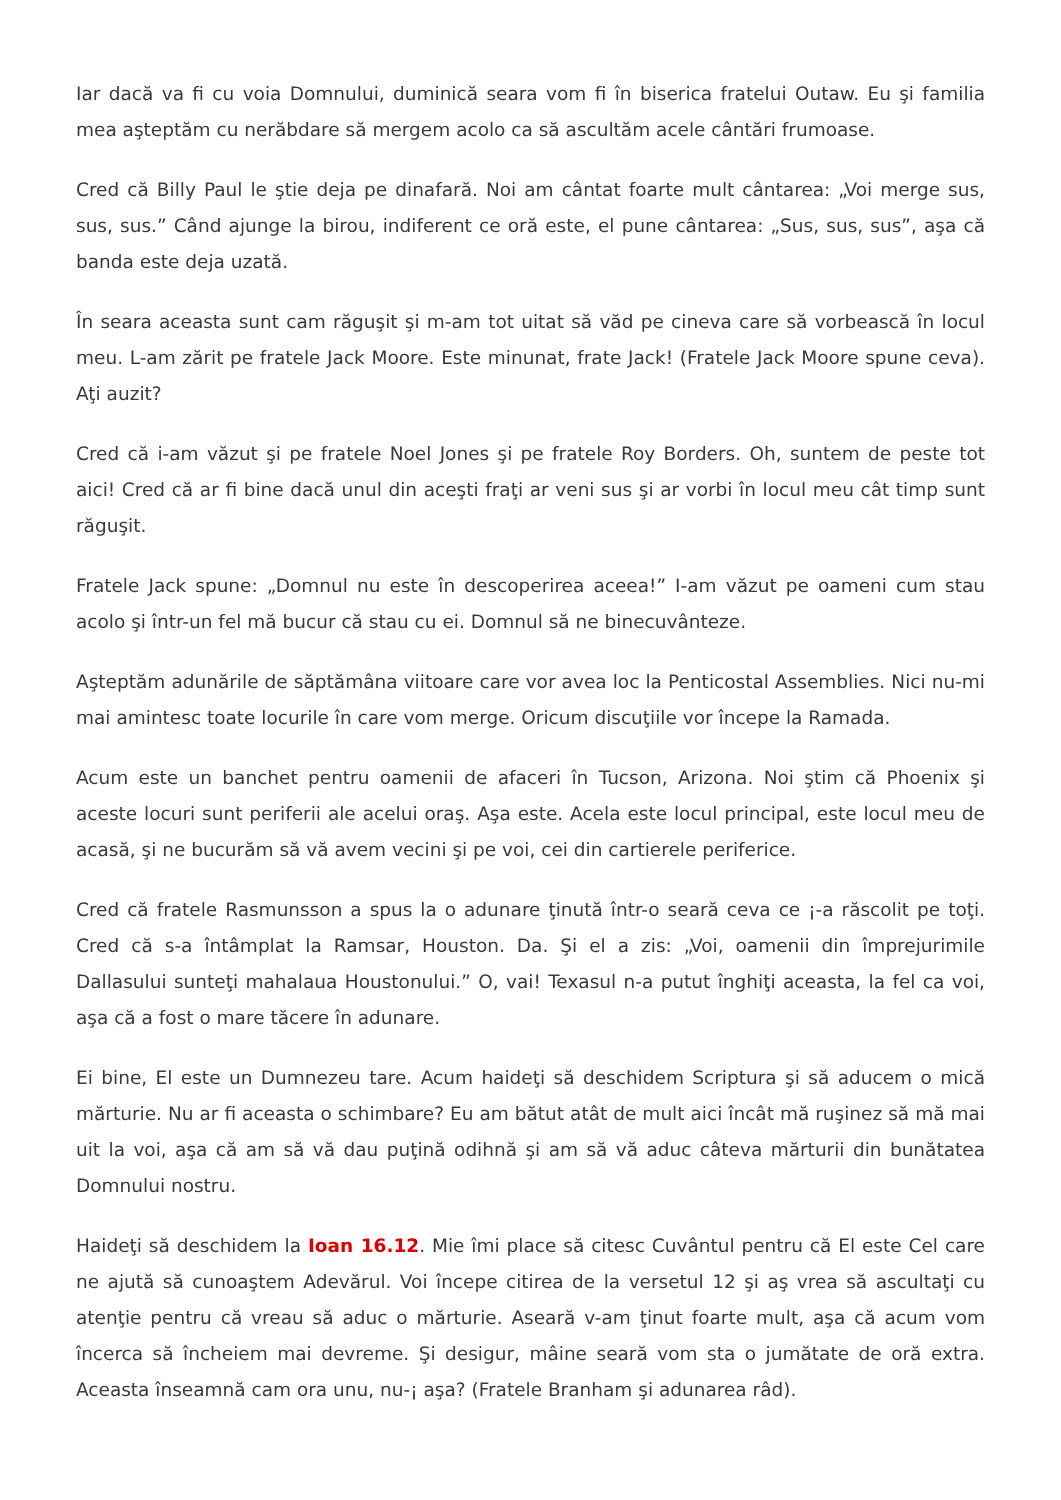Iar dacă va fi cu voia Domnului, duminică seara vom fi în biserica fratelui Outaw. Eu şi familia mea aşteptăm cu nerăbdare să mergem acolo ca să ascultăm acele cântări frumoase.
Cred că Billy Paul le ştie deja pe dinafară. Noi am cântat foarte mult cântarea: „Voi merge sus, sus, sus.” Când ajunge la birou, indiferent ce oră este, el pune cântarea: „Sus, sus, sus”, aşa că banda este deja uzată.
În seara aceasta sunt cam răguşit şi m-am tot uitat să văd pe cineva care să vorbească în locul meu. L-am zărit pe fratele Jack Moore. Este minunat, frate Jack! (Fratele Jack Moore spune ceva). Aţi auzit?
Cred că i-am văzut şi pe fratele Noel Jones şi pe fratele Roy Borders. Oh, suntem de peste tot aici! Cred că ar fi bine dacă unul din aceşti fraţi ar veni sus şi ar vorbi în locul meu cât timp sunt răguşit.
Fratele Jack spune: „Domnul nu este în descoperirea aceea!” I-am văzut pe oameni cum stau acolo şi într-un fel mă bucur că stau cu ei. Domnul să ne binecuvânteze.
Aşteptăm adunările de săptămâna viitoare care vor avea loc la Penticostal Assemblies. Nici nu-mi mai amintesc toate locurile în care vom merge. Oricum discuţiile vor începe la Ramada.
Acum este un banchet pentru oamenii de afaceri în Tucson, Arizona. Noi ştim că Phoenix şi aceste locuri sunt periferii ale acelui oraş. Aşa este. Acela este locul principal, este locul meu de acasă, şi ne bucurăm să vă avem vecini şi pe voi, cei din cartierele periferice.
Cred că fratele Rasmunsson a spus la o adunare ţinută într-o seară ceva ce ¡-a răscolit pe toţi. Cred că s-a întâmplat la Ramsar, Houston. Da. Şi el a zis: „Voi, oamenii din împrejurimile Dallasului sunteţi mahalaua Houstonului.” O, vai! Texasul n-a putut înghiţi aceasta, la fel ca voi, aşa că a fost o mare tăcere în adunare.
Ei bine, El este un Dumnezeu tare. Acum haideţi să deschidem Scriptura şi să aducem o mică mărturie. Nu ar fi aceasta o schimbare? Eu am bătut atât de mult aici încât mă ruşinez să mă mai uit la voi, aşa că am să vă dau puţină odihnă şi am să vă aduc câteva mărturii din bunătatea Domnului nostru.
Haideţi să deschidem la Ioan 16.12. Mie îmi place să citesc Cuvântul pentru că El este Cel care ne ajută să cunoaştem Adevărul. Voi începe citirea de la versetul 12 şi aş vrea să ascultaţi cu atenţie pentru că vreau să aduc o mărturie. Aseară v-am ţinut foarte mult, aşa că acum vom încerca să încheiem mai devreme. Şi desigur, mâine seară vom sta o jumătate de oră extra. Aceasta înseamnă cam ora unu, nu-¡ aşa? (Fratele Branham şi adunarea râd).